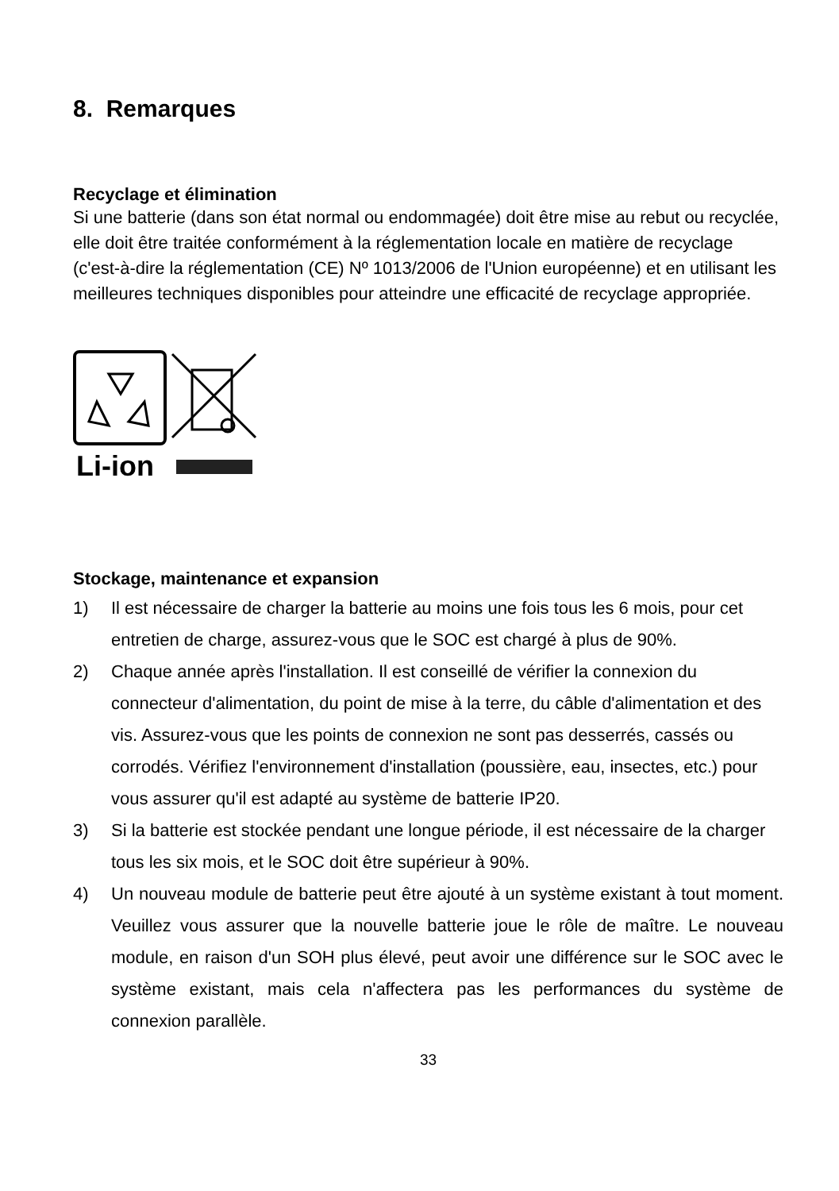8. Remarques
Recyclage et élimination
Si une batterie (dans son état normal ou endommagée) doit être mise au rebut ou recyclée, elle doit être traitée conformément à la réglementation locale en matière de recyclage (c'est-à-dire la réglementation (CE) Nº 1013/2006 de l'Union européenne) et en utilisant les meilleures techniques disponibles pour atteindre une efficacité de recyclage appropriée.
Li-ion
Stockage, maintenance et expansion
1) Il est nécessaire de charger la batterie au moins une fois tous les 6 mois, pour cet entretien de charge, assurez-vous que le SOC est chargé à plus de 90%.
2) Chaque année après l'installation. Il est conseillé de vérifier la connexion du connecteur d'alimentation, du point de mise à la terre, du câble d'alimentation et des vis. Assurez-vous que les points de connexion ne sont pas desserrés, cassés ou corrodés. Vérifiez l'environnement d'installation (poussière, eau, insectes, etc.) pour vous assurer qu'il est adapté au système de batterie IP20.
3) Si la batterie est stockée pendant une longue période, il est nécessaire de la charger tous les six mois, et le SOC doit être supérieur à 90%.
4) Un nouveau module de batterie peut être ajouté à un système existant à tout moment. Veuillez vous assurer que la nouvelle batterie joue le rôle de maître. Le nouveau module, en raison d'un SOH plus élevé, peut avoir une différence sur le SOC avec le système existant, mais cela n'affectera pas les performances du système de connexion parallèle.
33